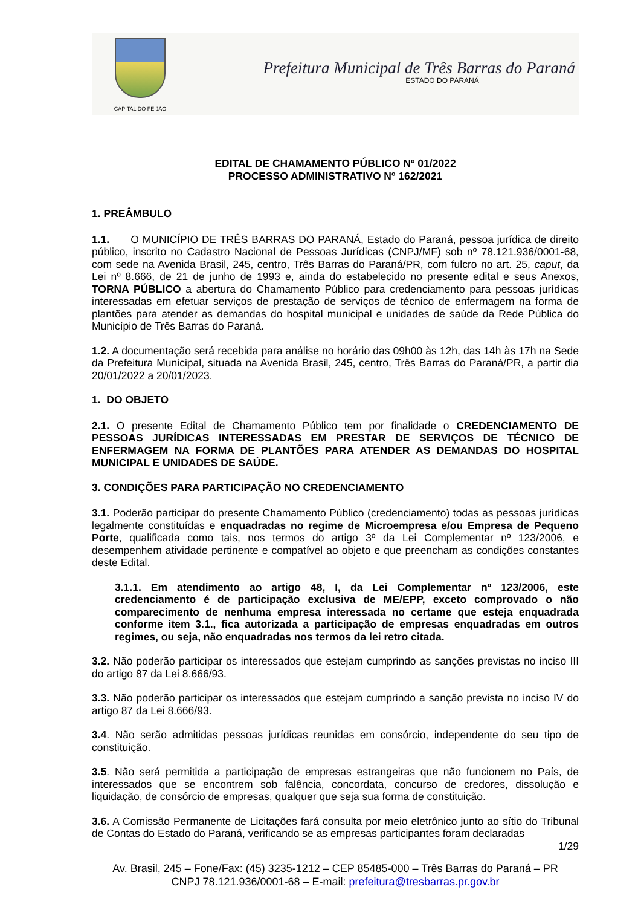CAPITAL DO FEIJÃO
Prefeitura Municipal de Três Barras do Paraná
ESTADO DO PARANÁ
EDITAL DE CHAMAMENTO PÚBLICO Nº 01/2022
PROCESSO ADMINISTRATIVO Nº 162/2021
1. PREÂMBULO
1.1. O MUNICÍPIO DE TRÊS BARRAS DO PARANÁ, Estado do Paraná, pessoa jurídica de direito público, inscrito no Cadastro Nacional de Pessoas Jurídicas (CNPJ/MF) sob nº 78.121.936/0001-68, com sede na Avenida Brasil, 245, centro, Três Barras do Paraná/PR, com fulcro no art. 25, caput, da Lei nº 8.666, de 21 de junho de 1993 e, ainda do estabelecido no presente edital e seus Anexos, TORNA PÚBLICO a abertura do Chamamento Público para credenciamento para pessoas jurídicas interessadas em efetuar serviços de prestação de serviços de técnico de enfermagem na forma de plantões para atender as demandas do hospital municipal e unidades de saúde da Rede Pública do Município de Três Barras do Paraná.
1.2. A documentação será recebida para análise no horário das 09h00 às 12h, das 14h às 17h na Sede da Prefeitura Municipal, situada na Avenida Brasil, 245, centro, Três Barras do Paraná/PR, a partir dia 20/01/2022 a 20/01/2023.
1. DO OBJETO
2.1. O presente Edital de Chamamento Público tem por finalidade o CREDENCIAMENTO DE PESSOAS JURÍDICAS INTERESSADAS EM PRESTAR DE SERVIÇOS DE TÉCNICO DE ENFERMAGEM NA FORMA DE PLANTÕES PARA ATENDER AS DEMANDAS DO HOSPITAL MUNICIPAL E UNIDADES DE SAÚDE.
3. CONDIÇÕES PARA PARTICIPAÇÃO NO CREDENCIAMENTO
3.1. Poderão participar do presente Chamamento Público (credenciamento) todas as pessoas jurídicas legalmente constituídas e enquadradas no regime de Microempresa e/ou Empresa de Pequeno Porte, qualificada como tais, nos termos do artigo 3º da Lei Complementar nº 123/2006, e desempenhem atividade pertinente e compatível ao objeto e que preencham as condições constantes deste Edital.
3.1.1. Em atendimento ao artigo 48, I, da Lei Complementar nº 123/2006, este credenciamento é de participação exclusiva de ME/EPP, exceto comprovado o não comparecimento de nenhuma empresa interessada no certame que esteja enquadrada conforme item 3.1., fica autorizada a participação de empresas enquadradas em outros regimes, ou seja, não enquadradas nos termos da lei retro citada.
3.2. Não poderão participar os interessados que estejam cumprindo as sanções previstas no inciso III do artigo 87 da Lei 8.666/93.
3.3. Não poderão participar os interessados que estejam cumprindo a sanção prevista no inciso IV do artigo 87 da Lei 8.666/93.
3.4. Não serão admitidas pessoas jurídicas reunidas em consórcio, independente do seu tipo de constituição.
3.5. Não será permitida a participação de empresas estrangeiras que não funcionem no País, de interessados que se encontrem sob falência, concordata, concurso de credores, dissolução e liquidação, de consórcio de empresas, qualquer que seja sua forma de constituição.
3.6. A Comissão Permanente de Licitações fará consulta por meio eletrônico junto ao sítio do Tribunal de Contas do Estado do Paraná, verificando se as empresas participantes foram declaradas
1/29
Av. Brasil, 245 – Fone/Fax: (45) 3235-1212 – CEP 85485-000 – Três Barras do Paraná – PR
CNPJ 78.121.936/0001-68 – E-mail: prefeitura@tresbarras.pr.gov.br